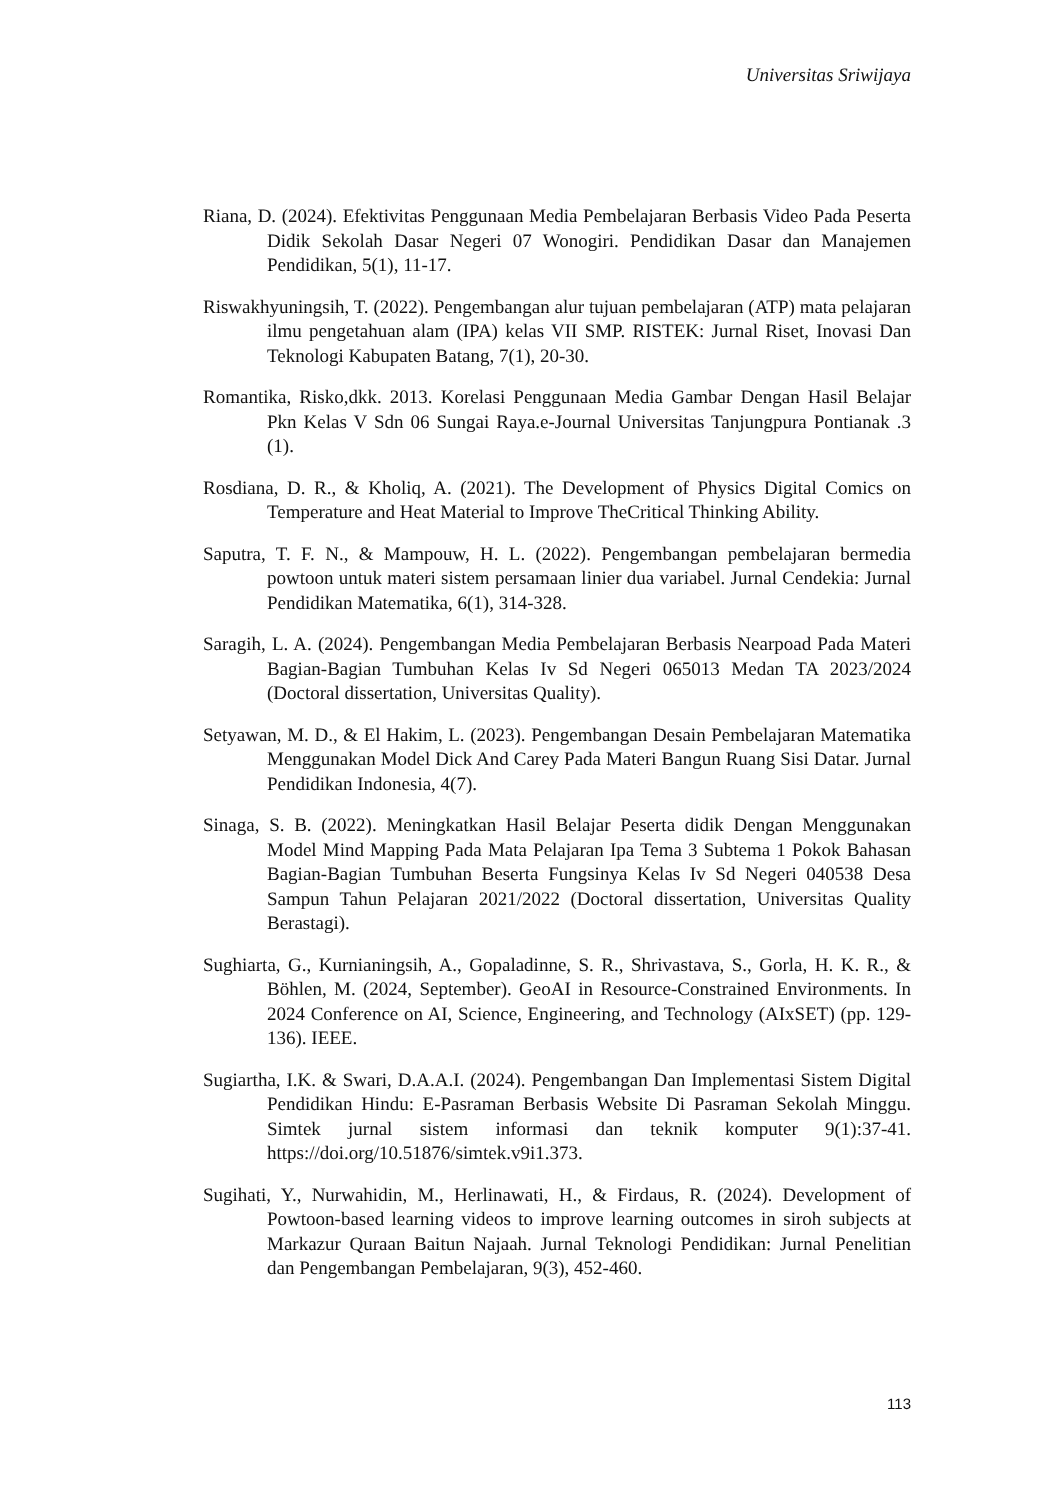Universitas Sriwijaya
Riana, D. (2024). Efektivitas Penggunaan Media Pembelajaran Berbasis Video Pada Peserta Didik Sekolah Dasar Negeri 07 Wonogiri. Pendidikan Dasar dan Manajemen Pendidikan, 5(1), 11-17.
Riswakhyuningsih, T. (2022). Pengembangan alur tujuan pembelajaran (ATP) mata pelajaran ilmu pengetahuan alam (IPA) kelas VII SMP. RISTEK: Jurnal Riset, Inovasi Dan Teknologi Kabupaten Batang, 7(1), 20-30.
Romantika, Risko,dkk. 2013. Korelasi Penggunaan Media Gambar Dengan Hasil Belajar Pkn Kelas V Sdn 06 Sungai Raya.e-Journal Universitas Tanjungpura Pontianak .3 (1).
Rosdiana, D. R., & Kholiq, A. (2021). The Development of Physics Digital Comics on Temperature and Heat Material to Improve TheCritical Thinking Ability.
Saputra, T. F. N., & Mampouw, H. L. (2022). Pengembangan pembelajaran bermedia powtoon untuk materi sistem persamaan linier dua variabel. Jurnal Cendekia: Jurnal Pendidikan Matematika, 6(1), 314-328.
Saragih, L. A. (2024). Pengembangan Media Pembelajaran Berbasis Nearpoad Pada Materi Bagian-Bagian Tumbuhan Kelas Iv Sd Negeri 065013 Medan TA 2023/2024 (Doctoral dissertation, Universitas Quality).
Setyawan, M. D., & El Hakim, L. (2023). Pengembangan Desain Pembelajaran Matematika Menggunakan Model Dick And Carey Pada Materi Bangun Ruang Sisi Datar. Jurnal Pendidikan Indonesia, 4(7).
Sinaga, S. B. (2022). Meningkatkan Hasil Belajar Peserta didik Dengan Menggunakan Model Mind Mapping Pada Mata Pelajaran Ipa Tema 3 Subtema 1 Pokok Bahasan Bagian-Bagian Tumbuhan Beserta Fungsinya Kelas Iv Sd Negeri 040538 Desa Sampun Tahun Pelajaran 2021/2022 (Doctoral dissertation, Universitas Quality Berastagi).
Sughiarta, G., Kurnianingsih, A., Gopaladinne, S. R., Shrivastava, S., Gorla, H. K. R., & Böhlen, M. (2024, September). GeoAI in Resource-Constrained Environments. In 2024 Conference on AI, Science, Engineering, and Technology (AIxSET) (pp. 129-136). IEEE.
Sugiartha, I.K. & Swari, D.A.A.I. (2024). Pengembangan Dan Implementasi Sistem Digital Pendidikan Hindu: E-Pasraman Berbasis Website Di Pasraman Sekolah Minggu. Simtek jurnal sistem informasi dan teknik komputer 9(1):37-41. https://doi.org/10.51876/simtek.v9i1.373.
Sugihati, Y., Nurwahidin, M., Herlinawati, H., & Firdaus, R. (2024). Development of Powtoon-based learning videos to improve learning outcomes in siroh subjects at Markazur Quraan Baitun Najaah. Jurnal Teknologi Pendidikan: Jurnal Penelitian dan Pengembangan Pembelajaran, 9(3), 452-460.
113